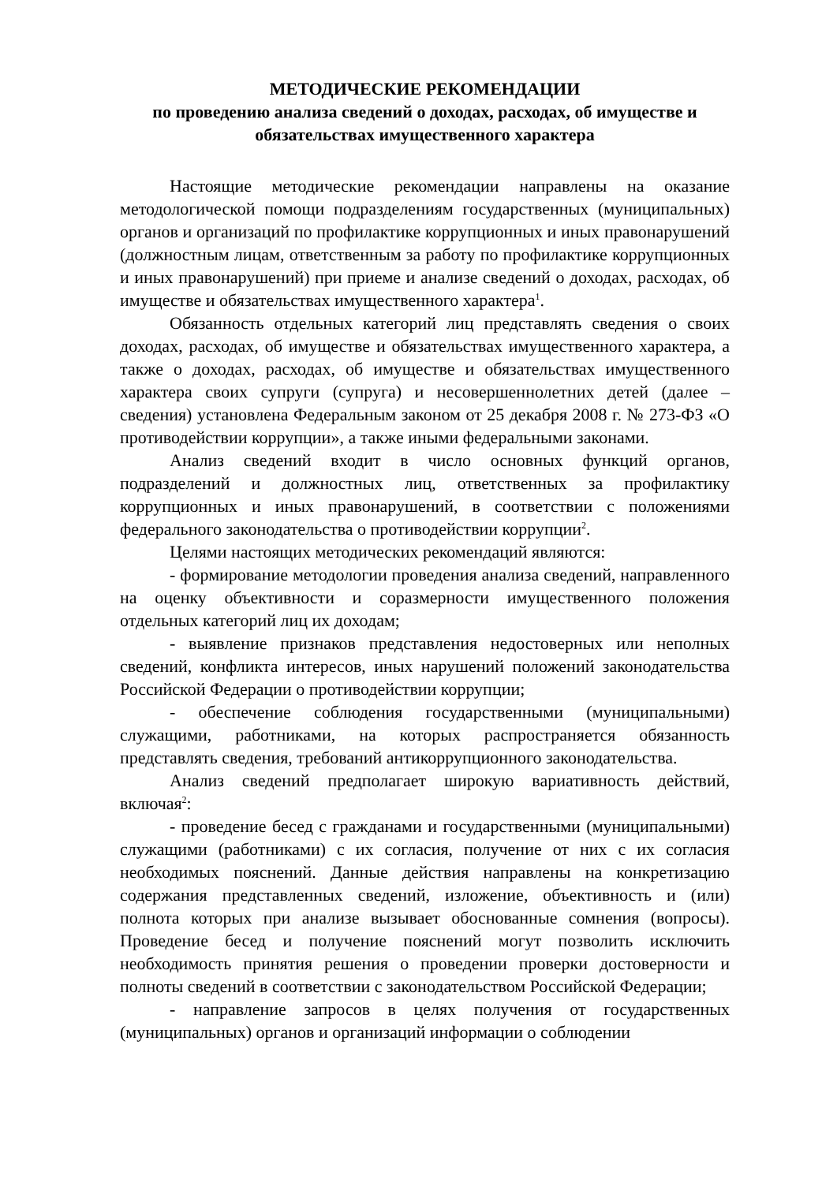МЕТОДИЧЕСКИЕ РЕКОМЕНДАЦИИ
по проведению анализа сведений о доходах, расходах, об имуществе и обязательствах имущественного характера
Настоящие методические рекомендации направлены на оказание методологической помощи подразделениям государственных (муниципальных) органов и организаций по профилактике коррупционных и иных правонарушений (должностным лицам, ответственным за работу по профилактике коррупционных и иных правонарушений) при приеме и анализе сведений о доходах, расходах, об имуществе и обязательствах имущественного характера<sup>1</sup>.
Обязанность отдельных категорий лиц представлять сведения о своих доходах, расходах, об имуществе и обязательствах имущественного характера, а также о доходах, расходах, об имуществе и обязательствах имущественного характера своих супруги (супруга) и несовершеннолетних детей (далее – сведения) установлена Федеральным законом от 25 декабря 2008 г. № 273-ФЗ «О противодействии коррупции», а также иными федеральными законами.
Анализ сведений входит в число основных функций органов, подразделений и должностных лиц, ответственных за профилактику коррупционных и иных правонарушений, в соответствии с положениями федерального законодательства о противодействии коррупции<sup>2</sup>.
Целями настоящих методических рекомендаций являются:
- формирование методологии проведения анализа сведений, направленного на оценку объективности и соразмерности имущественного положения отдельных категорий лиц их доходам;
- выявление признаков представления недостоверных или неполных сведений, конфликта интересов, иных нарушений положений законодательства Российской Федерации о противодействии коррупции;
- обеспечение соблюдения государственными (муниципальными) служащими, работниками, на которых распространяется обязанность представлять сведения, требований антикоррупционного законодательства.
Анализ сведений предполагает широкую вариативность действий, включая<sup>2</sup>:
- проведение бесед с гражданами и государственными (муниципальными) служащими (работниками) с их согласия, получение от них с их согласия необходимых пояснений. Данные действия направлены на конкретизацию содержания представленных сведений, изложение, объективность и (или) полнота которых при анализе вызывает обоснованные сомнения (вопросы). Проведение бесед и получение пояснений могут позволить исключить необходимость принятия решения о проведении проверки достоверности и полноты сведений в соответствии с законодательством Российской Федерации;
- направление запросов в целях получения от государственных (муниципальных) органов и организаций информации о соблюдении